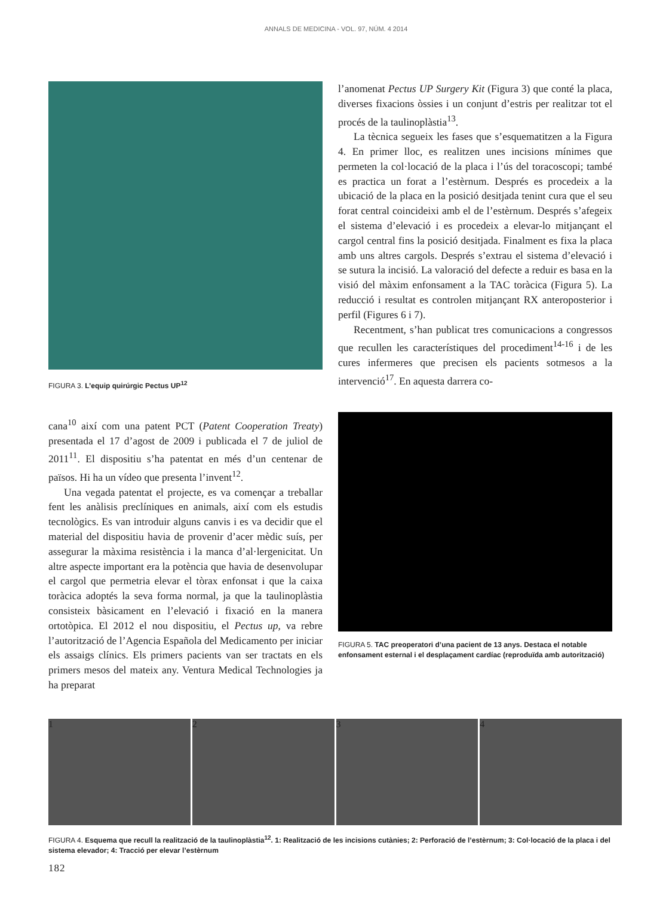ANNALS DE MEDICINA - VOL. 97, NÚM. 4 2014
FIGURA 3. L’equip quirúrgic Pectus UP<sup>12</sup>
cana<sup>10</sup> així com una patent PCT (Patent Cooperation Treaty) presentada el 17 d’agost de 2009 i publicada el 7 de juliol de 2011<sup>11</sup>. El dispositiu s’ha patentat en més d’un centenar de països. Hi ha un vídeo que presenta l’invent<sup>12</sup>.
Una vegada patentat el projecte, es va començar a treballar fent les anàlisis preclíniques en animals, així com els estudis tecnològics. Es van introduir alguns canvis i es va decidir que el material del dispositiu havia de provenir d’acer mèdic suís, per assegurar la màxima resistència i la manca d’al·lergenicitat. Un altre aspecte important era la potència que havia de desenvolupar el cargol que permetria elevar el tòrax enfonsat i que la caixa toràcica adoptés la seva forma normal, ja que la taulinoplàstia consisteix bàsicament en l’elevació i fixació en la manera ortotòpica. El 2012 el nou dispositiu, el Pectus up, va rebre l’autorització de l’Agencia Española del Medicamento per iniciar els assaigs clínics. Els primers pacients van ser tractats en els primers mesos del mateix any. Ventura Medical Technologies ja ha preparat
l’anomenat Pectus UP Surgery Kit (Figura 3) que conté la placa, diverses fixacions òssies i un conjunt d’estris per realitzar tot el procés de la taulinoplàstia<sup>13</sup>.
La tècnica segueix les fases que s’esquematitzen a la Figura 4. En primer lloc, es realitzen unes incisions mínimes que permeten la col·locació de la placa i l’ús del toracoscopi; també es practica un forat a l’estèrnum. Després es procedeix a la ubicació de la placa en la posició desitjada tenint cura que el seu forat central coincideixi amb el de l’estèrnum. Després s’afegeix el sistema d’elevació i es procedeix a elevar-lo mitjançant el cargol central fins la posició desitjada. Finalment es fixa la placa amb uns altres cargols. Després s’extrau el sistema d’elevació i se sutura la incisió. La valoració del defecte a reduir es basa en la visió del màxim enfonsament a la TAC toràcica (Figura 5). La reducció i resultat es controlen mitjançant RX anteroposterior i perfil (Figures 6 i 7).
Recentment, s’han publicat tres comunicacions a congressos que recullen les característiques del procediment<sup>14-16</sup> i de les cures infermeres que precisen els pacients sotmesos a la intervenció<sup>17</sup>. En aquesta darrera co-
FIGURA 5. TAC preoperatori d’una pacient de 13 anys. Destaca el notable enfonsament esternal i el desplaçament cardíac (reproduïda amb autorització)
1 2 3 4
FIGURA 4. Esquema que recull la realització de la taulinoplàstia<sup>12</sup>. 1: Realització de les incisions cutànies; 2: Perforació de l’estèrnum; 3: Col·locació de la placa i del sistema elevador; 4: Tracció per elevar l’estèrnum
182